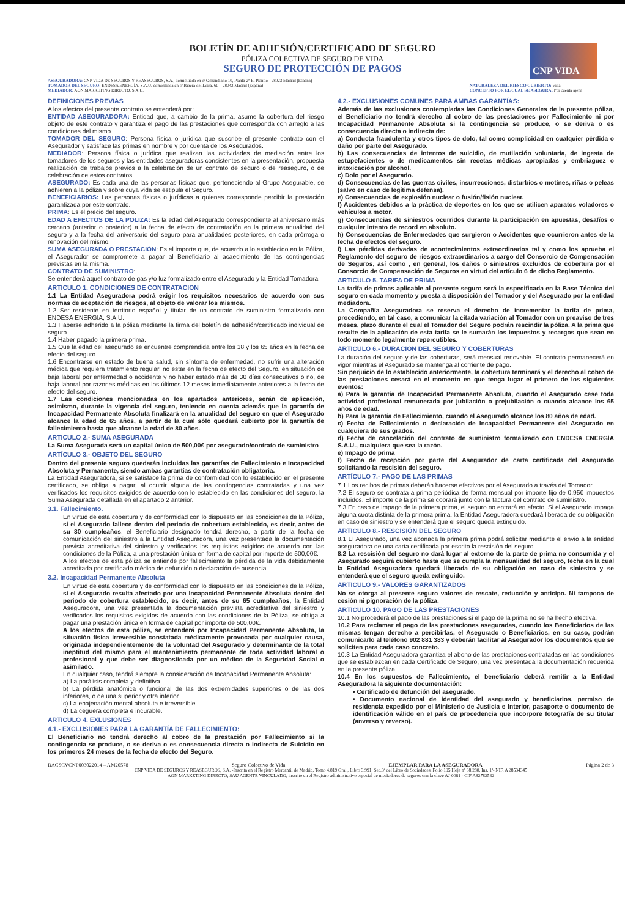BOLETÍN DE ADHESIÓN/CERTIFICADO DE SEGURO
PÓLIZA COLECTIVA DE SEGURO DE VIDA
SEGURO DE PROTECCIÓN DE PAGOS
CNP VIDA
ASEGURADORA: CNP VIDA DE SEGUROS Y REASEGUROS, S.A., domiciliada en c/ Ochandiano 10, Planta 2ª-El Plantío - 28023 Madrid (España)
TOMADOR DEL SEGURO: ENDESA ENERGÍA, S.A.U, domiciliada en c/ Ribera del Loira, 60 – 28042 Madrid (España)
MEDIADOR: AON MARKETING DIRECTO, S.A.U.
NATURALEZA DEL RIESGO CUBIERTO: Vida
CONCEPTO POR EL CUAL SE ASEGURA: Por cuenta ajena
DEFINICIONES PREVIAS
A los efectos del presente contrato se entenderá por:
ENTIDAD ASEGURADORA: Entidad que, a cambio de la prima, asume la cobertura del riesgo objeto de este contrato y garantiza el pago de las prestaciones que corresponda con arreglo a las condiciones del mismo.
TOMADOR DEL SEGURO: Persona física o jurídica que suscribe el presente contrato con el Asegurador y satisface las primas en nombre y por cuenta de los Asegurados.
MEDIADOR: Persona física o jurídica que realizan las actividades de mediación entre los tomadores de los seguros y las entidades aseguradoras consistentes en la presentación, propuesta realización de trabajos previos a la celebración de un contrato de seguro o de reaseguro, o de celebración de estos contratos.
ASEGURADO: Es cada una de las personas físicas que, perteneciendo al Grupo Asegurable, se adhieren a la póliza y sobre cuya vida se estipula el Seguro.
BENEFICIARIOS: Las personas físicas o jurídicas a quienes corresponde percibir la prestación garantizada por este contrato.
PRIMA: Es el precio del seguro.
EDAD A EFECTOS DE LA POLIZA: Es la edad del Asegurado correspondiente al aniversario más cercano (anterior o posterior) a la fecha de efecto de contratación en la primera anualidad del seguro y a la fecha del aniversario del seguro para anualidades posteriores, en cada prórroga o renovación del mismo.
SUMA ASEGURADA O PRESTACIÓN: Es el importe que, de acuerdo a lo establecido en la Póliza, el Asegurador se compromete a pagar al Beneficiario al acaecimiento de las contingencias previstas en la misma.
CONTRATO DE SUMINISTRO:
Se entenderá aquel contrato de gas y/o luz formalizado entre el Asegurado y la Entidad Tomadora.
ARTICULO 1. CONDICIONES DE CONTRATACION
1.1 La Entidad Aseguradora podrá exigir los requisitos necesarios de acuerdo con sus normas de aceptación de riesgos, al objeto de valorar los mismos.
1.2 Ser residente en territorio español y titular de un contrato de suministro formalizado con ENDESA ENERGIA, S.A.U.
1.3 Haberse adherido a la póliza mediante la firma del boletín de adhesión/certificado individual de seguro
1.4 Haber pagado la primera prima.
1.5 Que la edad del asegurado se encuentre comprendida entre los 18 y los 65 años en la fecha de efecto del seguro.
1.6 Encontrarse en estado de buena salud, sin síntoma de enfermedad, no sufrir una alteración médica que requiera tratamiento regular, no estar en la fecha de efecto del Seguro, en situación de baja laboral por enfermedad o accidente y no haber estado más de 30 días consecutivos o no, de baja laboral por razones médicas en los últimos 12 meses inmediatamente anteriores a la fecha de efecto del seguro.
1.7 Las condiciones mencionadas en los apartados anteriores, serán de aplicación, asimismo, durante la vigencia del seguro, teniendo en cuenta además que la garantía de Incapacidad Permanente Absoluta finalizará en la anualidad del seguro en que el Asegurado alcance la edad de 65 años, a partir de la cual sólo quedará cubierto por la garantía de fallecimiento hasta que alcance la edad de 80 años.
ARTICULO 2.- SUMA ASEGURADA
La Suma Asegurada será un capital único de 500,00€ por asegurado/contrato de suministro
ARTÍCULO 3.- OBJETO DEL SEGURO
Dentro del presente seguro quedarán incluidas las garantías de Fallecimiento e Incapacidad Absoluta y Permanente, siendo ambas garantías de contratación obligatoria.
La Entidad Aseguradora, si se satisface la prima de conformidad con lo establecido en el presente certificado, se obliga a pagar, al ocurrir alguna de las contingencias contratadas y una vez verificados los requisitos exigidos de acuerdo con lo establecido en las condiciones del seguro, la Suma Asegurada detallada en el apartado 2 anterior.
3.1. Fallecimiento.
En virtud de esta cobertura y de conformidad con lo dispuesto en las condiciones de la Póliza, si el Asegurado fallece dentro del periodo de cobertura establecido, es decir, antes de su 80 cumpleaños, el Beneficiario designado tendrá derecho, a partir de la fecha de comunicación del siniestro a la Entidad Aseguradora, una vez presentada la documentación prevista acreditativa del siniestro y verificados los requisitos exigidos de acuerdo con las condiciones de la Póliza, a una prestación única en forma de capital por importe de 500,00€.
A los efectos de esta póliza se entiende por fallecimiento la pérdida de la vida debidamente acreditada por certificado médico de defunción o declaración de ausencia.
3.2. Incapacidad Permanente Absoluta
En virtud de esta cobertura y de conformidad con lo dispuesto en las condiciones de la Póliza, si el Asegurado resulta afectado por una Incapacidad Permanente Absoluta dentro del periodo de cobertura establecido, es decir, antes de su 65 cumpleaños, la Entidad Aseguradora, una vez presentada la documentación prevista acreditativa del siniestro y verificados los requisitos exigidos de acuerdo con las condiciones de la Póliza, se obliga a pagar una prestación única en forma de capital por importe de 500,00€.
A los efectos de esta póliza, se entenderá por Incapacidad Permanente Absoluta, la situación física irreversible constatada médicamente provocada por cualquier causa, originada independientemente de la voluntad del Asegurado y determinante de la total ineptitud del mismo para el mantenimiento permanente de toda actividad laboral o profesional y que debe ser diagnosticada por un médico de la Seguridad Social o asimilado.
En cualquier caso, tendrá siempre la consideración de Incapacidad Permanente Absoluta:
a) La parálisis completa y definitiva.
b) La pérdida anatómica o funcional de las dos extremidades superiores o de las dos inferiores, o de una superior y otra inferior.
c) La enajenación mental absoluta e irreversible.
d) La ceguera completa e incurable.
ARTICULO 4. EXLUSIONES
4.1.- EXCLUSIONES PARA LA GARANTÍA DE FALLECIMIENTO:
El Beneficiario no tendrá derecho al cobro de la prestación por Fallecimiento si la contingencia se produce, o se deriva o es consecuencia directa o indirecta de Suicidio en los primeros 24 meses de la fecha de efecto del Seguro.
4.2.- EXCLUSIONES COMUNES PARA AMBAS GARANTÍAS:
Además de las exclusiones contempladas las Condiciones Generales de la presente póliza, el Beneficiario no tendrá derecho al cobro de las prestaciones por Fallecimiento ni por Incapacidad Permanente Absoluta si la contingencia se produce, o se deriva o es consecuencia directa o indirecta de:
a) Conducta fraudulenta y otros tipos de dolo, tal como complicidad en cualquier pérdida o daño por parte del Asegurado.
b) Las consecuencias de intentos de suicidio, de mutilación voluntaria, de ingesta de estupefacientes o de medicamentos sin recetas médicas apropiadas y embriaguez o intoxicación por alcohol.
c) Dolo por el Asegurado.
d) Consecuencias de las guerras civiles, insurrecciones, disturbios o motines, riñas o peleas (salvo en caso de legítima defensa).
e) Consecuencias de explosión nuclear o fusión/fisión nuclear.
f) Accidentes debidos a la práctica de deportes en los que se utilicen aparatos voladores o vehículos a motor.
g) Consecuencias de siniestros ocurridos durante la participación en apuestas, desafíos o cualquier intento de record en absoluto.
h) Consecuencias de Enfermedades que surgieron o Accidentes que ocurrieron antes de la fecha de efectos del seguro.
i) Las pérdidas derivadas de acontecimientos extraordinarios tal y como los aprueba el Reglamento del seguro de riesgos extraordinarios a cargo del Consorcio de Compensación de Seguros, así como , en general, los daños o siniestros excluidos de cobertura por el Consorcio de Compensación de Seguros en virtud del artículo 6 de dicho Reglamento.
ARTICULO 5. TARIFA DE PRIMA
La tarifa de primas aplicable al presente seguro será la especificada en la Base Técnica del seguro en cada momento y puesta a disposición del Tomador y del Asegurado por la entidad mediadora.
La Compañía Aseguradora se reserva el derecho de incrementar la tarifa de prima, procediendo, en tal caso, a comunicar la citada variación al Tomador con un preaviso de tres meses, plazo durante el cual el Tomador del Seguro podrán rescindir la póliza. A la prima que resulte de la aplicación de esta tarifa se le sumarán los impuestos y recargos que sean en todo momento legalmente repercutibles.
ARTICULO 6.- DURACION DEL SEGURO Y COBERTURAS
La duración del seguro y de las coberturas, será mensual renovable. El contrato permanecerá en vigor mientras el Asegurado se mantenga al corriente de pago.
Sin perjuicio de lo establecido anteriormente, la cobertura terminará y el derecho al cobro de las prestaciones cesará en el momento en que tenga lugar el primero de los siguientes eventos:
a) Para la garantía de Incapacidad Permanente Absoluta, cuando el Asegurado cese toda actividad profesional remunerada por jubilación o prejubilación o cuando alcance los 65 años de edad.
b) Para la garantía de Fallecimiento, cuando el Asegurado alcance los 80 años de edad.
c) Fecha de Fallecimiento o declaración de Incapacidad Permanente del Asegurado en cualquiera de sus grados.
d) Fecha de cancelación del contrato de suministro formalizado con ENDESA ENERGÍA S.A.U., cualquiera que sea la razón.
e) Impago de prima
f) Fecha de recepción por parte del Asegurador de carta certificada del Asegurado solicitando la rescisión del seguro.
ARTÍCULO 7.- PAGO DE LAS PRIMAS
7.1 Los recibos de primas deberán hacerse efectivos por el Asegurado a través del Tomador.
7.2 El seguro se contrata a prima periódica de forma mensual por importe fijo de 0,95€ impuestos incluidos. El importe de la prima se cobrará junto con la factura del contrato de suministro.
7.3 En caso de impago de la primera prima, el seguro no entrará en efecto. Si el Asegurado impaga alguna cuota distinta de la primera prima, la Entidad Aseguradora quedará liberada de su obligación en caso de siniestro y se entenderá que el seguro queda extinguido.
ARTICULO 8.- RESCISIÓN DEL SEGURO
8.1 El Asegurado, una vez abonada la primera prima podrá solicitar mediante el envío a la entidad aseguradora de una carta certificada por escrito la rescisión del seguro.
8.2 La rescisión del seguro no dará lugar al extorno de la parte de prima no consumida y el Asegurado seguirá cubierto hasta que se cumpla la mensualidad del seguro, fecha en la cual la Entidad Aseguradora quedará liberada de su obligación en caso de siniestro y se entenderá que el seguro queda extinguido.
ARTICULO 9.- VALORES GARANTIZADOS
No se otorga al presente seguro valores de rescate, reducción y anticipo. Ni tampoco de cesión ni pignoración de la póliza.
ARTICULO 10. PAGO DE LAS PRESTACIONES
10.1 No procederá el pago de las prestaciones si el pago de la prima no se ha hecho efectiva.
10.2 Para reclamar el pago de las prestaciones aseguradas, cuando los Beneficiarios de las mismas tengan derecho a percibirlas, el Asegurado o Beneficiarios, en su caso, podrán comunicarlo al teléfono 902 881 383 y deberán facilitar al Asegurador los documentos que se soliciten para cada caso concreto.
10.3 La Entidad Aseguradora garantiza el abono de las prestaciones contratadas en las condiciones que se establezcan en cada Certificado de Seguro, una vez presentada la documentación requerida en la presente póliza.
10.4 En los supuestos de Fallecimiento, el beneficiario deberá remitir a la Entidad Aseguradora la siguiente documentación:
• Certificado de defunción del asegurado.
• Documento nacional de identidad del asegurado y beneficiarios, permiso de residencia expedido por el Ministerio de Justicia e Interior, pasaporte o documento de identificación válido en el país de procedencia que incorpore fotografía de su titular (anverso y reverso).
BACSCVCNP003022014 – AM20578 Seguro Colectivo de Vida EJEMPLAR PARA LA ASEGURADORA Página 2 de 3
CNP VIDA DE SEGUROS Y REASEGUROS, S.A. -Inscrita en el Registro Mercantil de Madrid, Tomo 4.819 Gral., Libro 3.991, Sec.3ª del Libro de Sociedades, Folio 195 Hoja nº 38.280, Ins. 1ª- NIF. A 28534345
AON MARKETING DIRECTO, SAU AGENTE VINCULADO, inscrito en el Registro administrativo especial de mediadores de seguros con la clave AJ-0061 - CIF A82782582